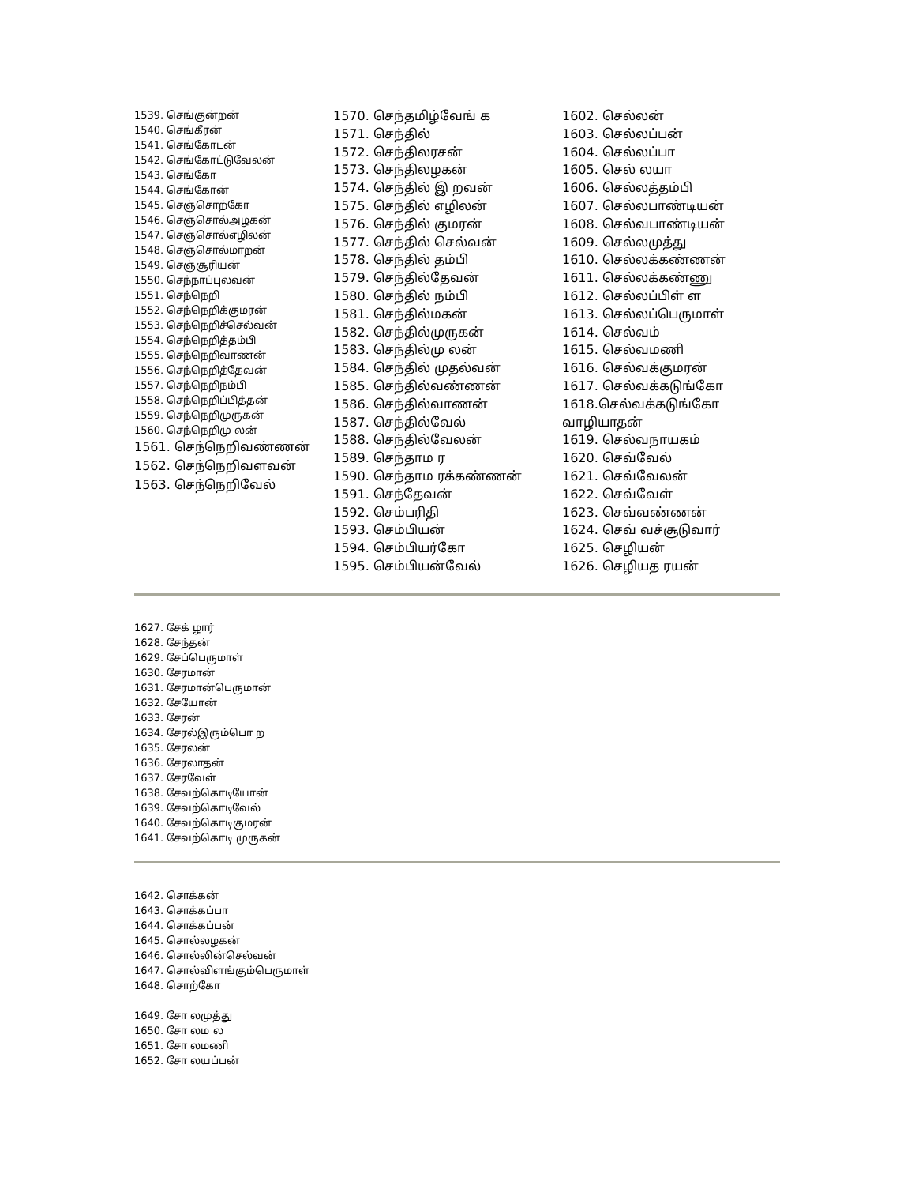1539. செங்குன்றன்
1540. செங்கீரன்
1541. செங்கோடன்
1542. செங்கோட்டுவேலன்
1543. செங்கோ
1544. செங்கோன்
1545. செஞ்சொற்கோ
1546. செஞ்சொல்அழகன்
1547. செஞ்சொல்எழிலன்
1548. செஞ்சொல்மாறன்
1549. செஞ்சூரியன்
1550. செந்நாப்புலவன்
1551. செந்நெறி
1552. செந்நெறிக்குமரன்
1553. செந்நெறிச்செல்வன்
1554. செந்நெறித்தம்பி
1555. செந்நெறிவாணன்
1556. செந்நெறித்தேவன்
1557. செந்நெறிநம்பி
1558. செந்நெறிப்பித்தன்
1559. செந்நெறிமுருகன்
1560. செந்நெறிமு லன்
1561. செந்நெறிவண்ணன்
1562. செந்நெறிவளவன்
1563. செந்நெறிவேல்
1570. செந்தமிழ்வேங் க
1571. செந்தில்
1572. செந்திலரசன்
1573. செந்திலழகன்
1574. செந்தில் இ றவன்
1575. செந்தில் எழிலன்
1576. செந்தில் குமரன்
1577. செந்தில் செல்வன்
1578. செந்தில் தம்பி
1579. செந்தில்தேவன்
1580. செந்தில் நம்பி
1581. செந்தில்மகன்
1582. செந்தில்முருகன்
1583. செந்தில்மு லன்
1584. செந்தில் முதல்வன்
1585. செந்தில்வண்ணன்
1586. செந்தில்வாணன்
1587. செந்தில்வேல்
1588. செந்தில்வேலன்
1589. செந்தாம ர
1590. செந்தாம ரக்கண்ணன்
1591. செந்தேவன்
1592. செம்பரிதி
1593. செம்பியன்
1594. செம்பியர்கோ
1595. செம்பியன்வேல்
1602. செல்லன்
1603. செல்லப்பன்
1604. செல்லப்பா
1605. செல் லயா
1606. செல்லத்தம்பி
1607. செல்லபாண்டியன்
1608. செல்வபாண்டியன்
1609. செல்லமுத்து
1610. செல்லக்கண்ணன்
1611. செல்லக்கண்ணு
1612. செல்லப்பிள் ள
1613. செல்லப்பெருமாள்
1614. செல்வம்
1615. செல்வமணி
1616. செல்வக்குமரன்
1617. செல்வக்கடுங்கோ
1618.செல்வக்கடுங்கோ வாழியாதன்
1619. செல்வநாயகம்
1620. செவ்வேல்
1621. செவ்வேலன்
1622. செவ்வேள்
1623. செவ்வண்ணன்
1624. செவ் வச்சூடுவார்
1625. செழியன்
1626. செழியத ரயன்
1627. சேக் ழார்
1628. சேந்தன்
1629. சேப்பெருமாள்
1630. சேரமான்
1631. சேரமான்பெருமான்
1632. சேயோன்
1633. சேரன்
1634. சேரல்இரும்பொ ற
1635. சேரலன்
1636. சேரலாதன்
1637. சேரவேள்
1638. சேவற்கொடியோன்
1639. சேவற்கொடிவேல்
1640. சேவற்கொடிகுமரன்
1641. சேவற்கொடி முருகன்
1642. சொக்கன்
1643. சொக்கப்பா
1644. சொக்கப்பன்
1645. சொல்லழகன்
1646. சொல்லின்செல்வன்
1647. சொல்விளங்கும்பெருமாள்
1648. சொற்கோ
1649. சோ லமுத்து
1650. சோ லம ல
1651. சோ லமணி
1652. சோ லயப்பன்